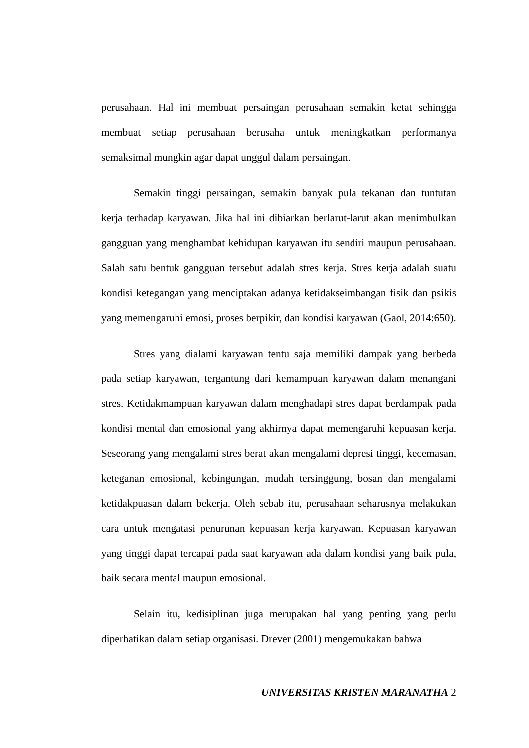perusahaan. Hal ini membuat persaingan perusahaan semakin ketat sehingga membuat setiap perusahaan berusaha untuk meningkatkan performanya semaksimal mungkin agar dapat unggul dalam persaingan.
Semakin tinggi persaingan, semakin banyak pula tekanan dan tuntutan kerja terhadap karyawan. Jika hal ini dibiarkan berlarut-larut akan menimbulkan gangguan yang menghambat kehidupan karyawan itu sendiri maupun perusahaan. Salah satu bentuk gangguan tersebut adalah stres kerja. Stres kerja adalah suatu kondisi ketegangan yang menciptakan adanya ketidakseimbangan fisik dan psikis yang memengaruhi emosi, proses berpikir, dan kondisi karyawan (Gaol, 2014:650).
Stres yang dialami karyawan tentu saja memiliki dampak yang berbeda pada setiap karyawan, tergantung dari kemampuan karyawan dalam menangani stres. Ketidakmampuan karyawan dalam menghadapi stres dapat berdampak pada kondisi mental dan emosional yang akhirnya dapat memengaruhi kepuasan kerja. Seseorang yang mengalami stres berat akan mengalami depresi tinggi, kecemasan, keteganan emosional, kebingungan, mudah tersinggung, bosan dan mengalami ketidakpuasan dalam bekerja. Oleh sebab itu, perusahaan seharusnya melakukan cara untuk mengatasi penurunan kepuasan kerja karyawan. Kepuasan karyawan yang tinggi dapat tercapai pada saat karyawan ada dalam kondisi yang baik pula, baik secara mental maupun emosional.
Selain itu, kedisiplinan juga merupakan hal yang penting yang perlu diperhatikan dalam setiap organisasi. Drever (2001) mengemukakan bahwa
UNIVERSITAS KRISTEN MARANATHA 2